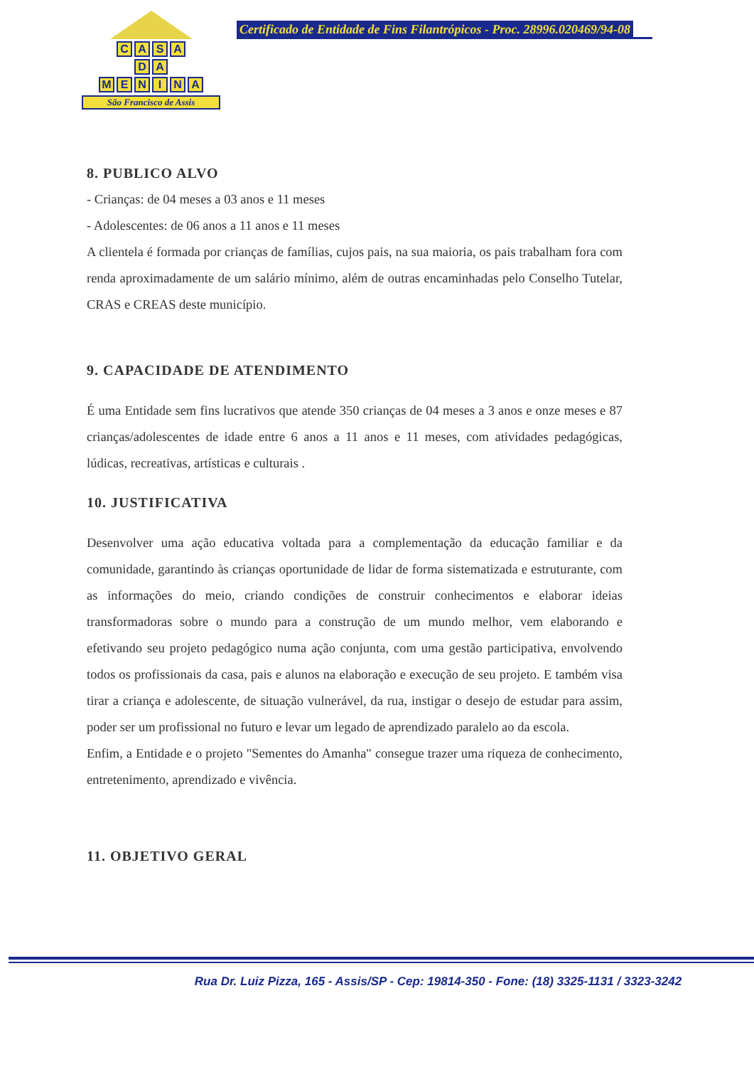CASA
DA
MENINA
São Francisco de Assis
Certificado de Entidade de Fins Filantrópicos - Proc. 28996.020469/94-08
8. PUBLICO ALVO
- Crianças: de 04 meses a 03 anos e 11 meses
- Adolescentes: de 06 anos a 11 anos e 11 meses
A clientela é formada por crianças de famílias, cujos pais, na sua maioria, os pais trabalham fora com renda aproximadamente de um salário mínimo, além de outras encaminhadas pelo Conselho Tutelar, CRAS e CREAS deste município.
9. CAPACIDADE DE ATENDIMENTO
É uma Entidade sem fins lucrativos que atende 350 crianças de 04 meses a 3 anos e onze meses e 87 crianças/adolescentes de idade entre 6 anos a 11 anos e 11 meses, com atividades pedagógicas, lúdicas, recreativas, artísticas e culturais .
10. JUSTIFICATIVA
Desenvolver uma ação educativa voltada para a complementação da educação familiar e da comunidade, garantindo às crianças oportunidade de lidar de forma sistematizada e estruturante, com as informações do meio, criando condições de construir conhecimentos e elaborar ideias transformadoras sobre o mundo para a construção de um mundo melhor, vem elaborando e efetivando seu projeto pedagógico numa ação conjunta, com uma gestão participativa, envolvendo todos os profissionais da casa, pais e alunos na elaboração e execução de seu projeto. E também visa tirar a criança e adolescente, de situação vulnerável, da rua, instigar o desejo de estudar para assim, poder ser um profissional no futuro e levar um legado de aprendizado paralelo ao da escola.
Enfim, a Entidade e o projeto "Sementes do Amanha" consegue trazer uma riqueza de conhecimento, entretenimento, aprendizado e vivência.
11. OBJETIVO GERAL
Rua Dr. Luiz Pizza, 165 - Assis/SP - Cep: 19814-350 - Fone: (18) 3325-1131 / 3323-3242